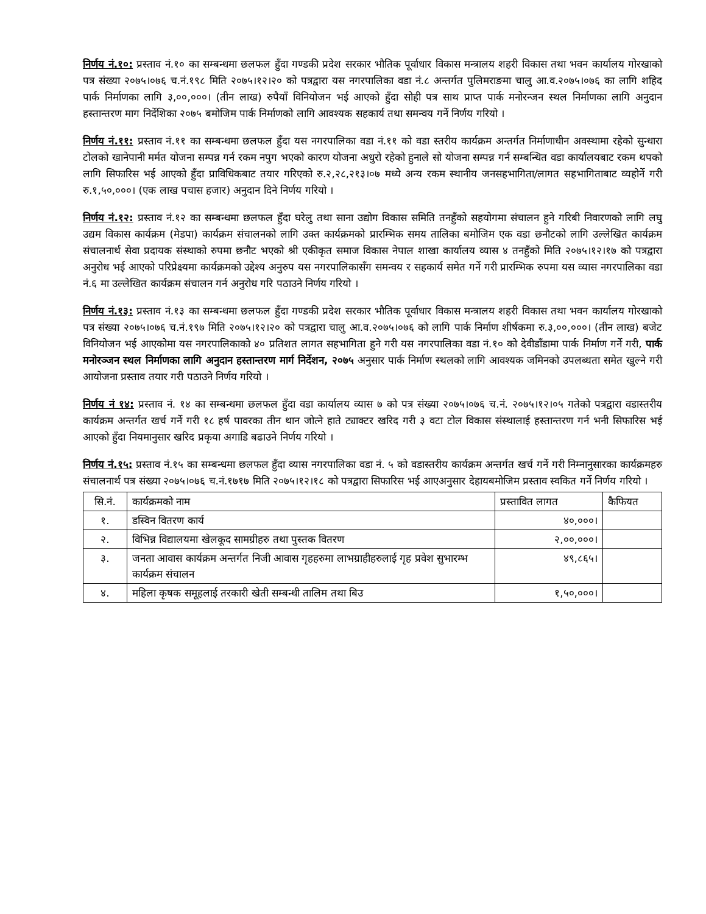निर्णय नं.१०: प्रस्ताव नं.१० का सम्बन्धमा छलफल हुँदा गण्डकी प्रदेश सरकार भौतिक पूर्वाधार विकास मन्त्रालय शहरी विकास तथा भवन कार्यालय गोरखाको पत्र संख्या २०७५।०७६ च.नं.१९८ मिति २०७५।१२।२० को पत्रद्वारा यस नगरपालिका वडा नं.८ अन्तर्गत पुलिमराङमा चालु आ.व.२०७५।०७६ का लागि शहिद पार्क निर्माणका लागि ३,००,०००। (तीन लाख) रुपैयाँ विनियोजन भई आएको हुँदा सोही पत्र साथ प्राप्त पार्क मनोरन्जन स्थल निर्माणका लागि अनुदान हस्तान्तरण माग निर्देशिका २०७५ बमोजिम पार्क निर्माणको लागि आवश्यक सहकार्य तथा समन्वय गर्ने निर्णय गरियो ।
निर्णय नं.११: प्रस्ताव नं.११ का सम्बन्धमा छलफल हुँदा यस नगरपालिका वडा नं.११ को वडा स्तरीय कार्यक्रम अन्तर्गत निर्माणाधीन अवस्थामा रहेको सुन्धारा टोलको खानेपानी मर्मत योजना सम्पन्न गर्न रकम नपुग भएको कारण योजना अधुरो रहेको हुनाले सो योजना सम्पन्न गर्न सम्बन्धित वडा कार्यालयबाट रकम थपको लागि सिफारिस भई आएको हुँदा प्राविधिकबाट तयार गरिएको रु.२,२८,२१३।०७ मध्ये अन्य रकम स्थानीय जनसहभागिता/लागत सहभागिताबाट व्यहोर्ने गरी रु.१,५०,०००। (एक लाख पचास हजार) अनुदान दिने निर्णय गरियो ।
निर्णय नं.१२: प्रस्ताव नं.१२ का सम्बन्धमा छलफल हुँदा घरेलु तथा साना उद्योग विकास समिति तनहुँको सहयोगमा संचालन हुने गरिबी निवारणको लागि लघु उद्यम विकास कार्यक्रम (मेडपा) कार्यक्रम संचालनको लागि उक्त कार्यक्रमको प्रारम्भिक समय तालिका बमोजिम एक वडा छनौटको लागि उल्लेखित कार्यक्रम संचालनार्थ सेवा प्रदायक संस्थाको रुपमा छनौट भएको श्री एकीकृत समाज विकास नेपाल शाखा कार्यालय व्यास ४ तनहुँको मिति २०७५।१२।१७ को पत्रद्वारा अनुरोध भई आएको परिप्रेक्ष्यमा कार्यक्रमको उद्देश्य अनुरुप यस नगरपालिकासँग समन्वय र सहकार्य समेत गर्ने गरी प्रारम्भिक रुपमा यस व्यास नगरपालिका वडा नं.६ मा उल्लेखित कार्यक्रम संचालन गर्न अनुरोध गरि पठाउने निर्णय गरियो ।
निर्णय नं.१३: प्रस्ताव नं.१३ का सम्बन्धमा छलफल हुँदा गण्डकी प्रदेश सरकार भौतिक पूर्वाधार विकास मन्त्रालय शहरी विकास तथा भवन कार्यालय गोरखाको पत्र संख्या २०७५।०७६ च.नं.१९७ मिति २०७५।१२।२० को पत्रद्वारा चालु आ.व.२०७५।०७६ को लागि पार्क निर्माण शीर्षकमा रु.३,००,०००। (तीन लाख) बजेट विनियोजन भई आएकोमा यस नगरपालिकाको ४० प्रतिशत लागत सहभागिता हुने गरी यस नगरपालिका वडा नं.१० को देवीडाँडामा पार्क निर्माण गर्ने गरी, पार्क मनोरञ्जन स्थल निर्माणका लागि अनुदान हस्तान्तरण मार्ग निर्देशन, २०७५ अनुसार पार्क निर्माण स्थलको लागि आवश्यक जमिनको उपलब्धता समेत खुल्ने गरी आयोजना प्रस्ताव तयार गरी पठाउने निर्णय गरियो ।
निर्णय नं १४: प्रस्ताव नं. १४ का सम्बन्धमा छलफल हुँदा वडा कार्यालय व्यास ७ को पत्र संख्या २०७५।०७६ च.नं. २०७५।१२।०५ गतेको पत्रद्वारा वडास्तरीय कार्यक्रम अन्तर्गत खर्च गर्ने गरी १८ हर्ष पावरका तीन थान जोत्ने हाते ट्याक्टर खरिद गरी ३ वटा टोल विकास संस्थालाई हस्तान्तरण गर्न भनी सिफारिस भई आएको हुँदा नियमानुसार खरिद प्रकृया अगाडि बढाउने निर्णय गरियो ।
निर्णय नं.१५: प्रस्ताव नं.१५ का सम्बन्धमा छलफल हुँदा व्यास नगरपालिका वडा नं. ५ को वडास्तरीय कार्यक्रम अन्तर्गत खर्च गर्ने गरी निम्नानुसारका कार्यक्रमहरु संचालनार्थ पत्र संख्या २०७५।०७६ च.नं.१७१७ मिति २०७५।१२।१८ को पत्रद्वारा सिफारिस भई आएअनुसार देहायबमोजिम प्रस्ताव स्वकित गर्ने निर्णय गरियो ।
| सि.नं. | कार्यक्रमको नाम | प्रस्तावित लागत | कैफियत |
| --- | --- | --- | --- |
| १. | डस्विन वितरण कार्य | ४०,०००। | |
| २. | विभिन्न विद्यालयमा खेलकूद सामग्रीहरु तथा पुस्तक वितरण | २,००,०००। | |
| ३. | जनता आवास कार्यक्रम अन्तर्गत निजी आवास गृहहरुमा लाभग्राहीहरुलाई गृह प्रवेश सुभारम्भ कार्यक्रम संचालन | ४९,८६५। | |
| ४. | महिला कृषक समूहलाई तरकारी खेती सम्बन्धी तालिम तथा बिउ | १,५०,०००। | |